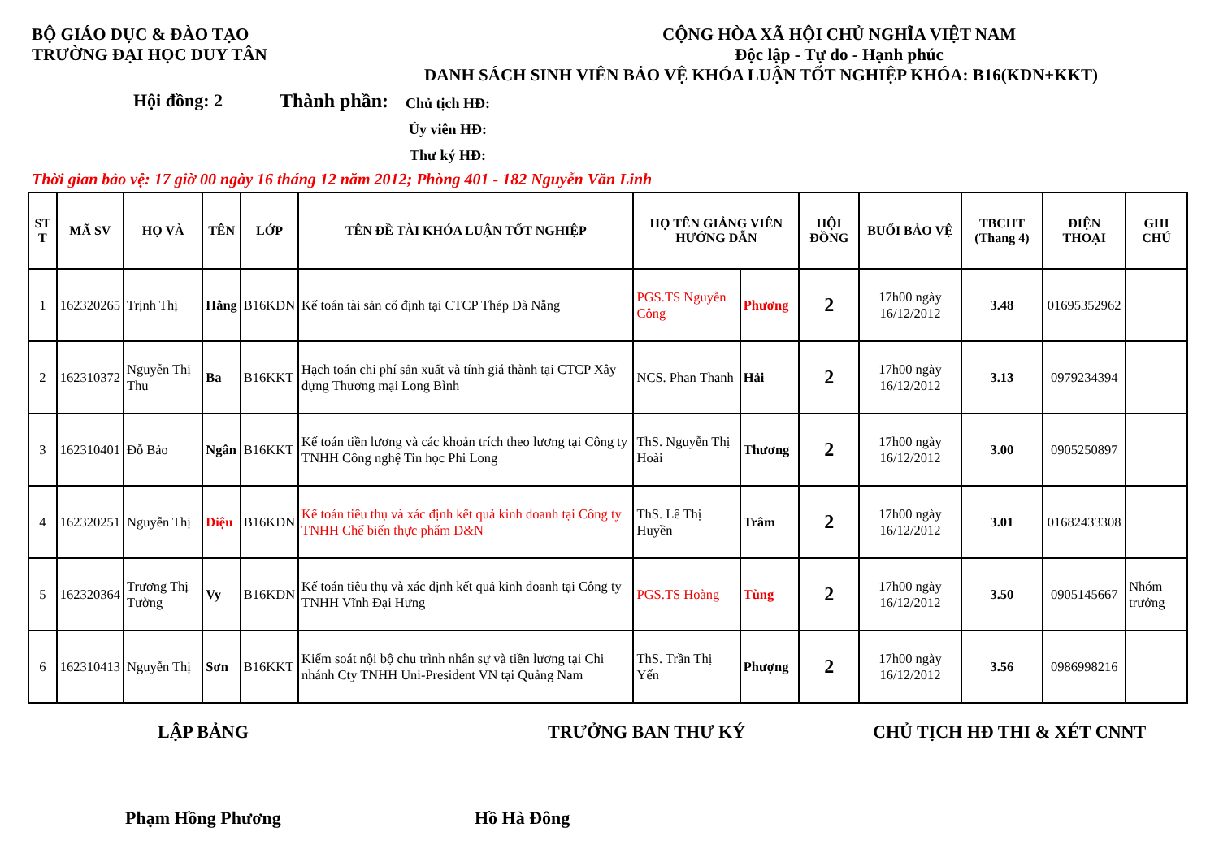BỘ GIÁO DỤC & ĐÀO TẠO
TRƯỜNG ĐẠI HỌC DUY TÂN
CỘNG HÒA XÃ HỘI CHỦ NGHĨA VIỆT NAM
Độc lập - Tự do - Hạnh phúc
DANH SÁCH SINH VIÊN BẢO VỆ KHÓA LUẬN TỐT NGHIỆP KHÓA: B16(KDN+KKT)
Hội đồng: 2 Thành phần:
Chủ tịch HĐ:
Ủy viên HĐ:
Thư ký HĐ:
Thời gian bảo vệ: 17 giờ 00 ngày 16 tháng 12 năm 2012; Phòng 401 - 182 Nguyễn Văn Linh
| ST T | MÃ SV | HỌ VÀ | TÊN | LỚP | TÊN ĐỀ TÀI KHÓA LUẬN TỐT NGHIỆP | HỌ TÊN GIẢNG VIÊN HƯỚNG DẪN | | HỘI ĐỒNG | BUỔI BẢO VỆ | TBCHT (Thang 4) | ĐIỆN THOẠI | GHI CHÚ |
| --- | --- | --- | --- | --- | --- | --- | --- | --- | --- | --- | --- | --- |
| 1 | 162320265 | Trịnh Thị | Hằng | B16KDN | Kế toán tài sản cố định tại CTCP Thép Đà Nẵng | PGS.TS Nguyễn Công | Phương | 2 | 17h00 ngày 16/12/2012 | 3.48 | 01695352962 | |
| 2 | 162310372 | Nguyễn Thị Thu | Ba | B16KKT | Hạch toán chi phí sản xuất và tính giá thành tại CTCP Xây dựng Thương mại Long Bình | NCS. Phan Thanh | Hải | 2 | 17h00 ngày 16/12/2012 | 3.13 | 0979234394 | |
| 3 | 162310401 | Đỗ Bảo | Ngân | B16KKT | Kế toán tiền lương và các khoản trích theo lương tại Công ty TNHH Công nghệ Tin học Phi Long | ThS. Nguyễn Thị Hoài | Thương | 2 | 17h00 ngày 16/12/2012 | 3.00 | 0905250897 | |
| 4 | 162320251 | Nguyễn Thị | Diệu | B16KDN | Kế toán tiêu thụ và xác định kết quả kinh doanh tại Công ty TNHH Chế biến thực phẩm D&N | ThS. Lê Thị Huyền | Trâm | 2 | 17h00 ngày 16/12/2012 | 3.01 | 01682433308 | |
| 5 | 162320364 | Trương Thị Tường | Vy | B16KDN | Kế toán tiêu thụ và xác định kết quả kinh doanh tại Công ty TNHH Vĩnh Đại Hưng | PGS.TS Hoàng | Tùng | 2 | 17h00 ngày 16/12/2012 | 3.50 | 0905145667 | Nhóm trưởng |
| 6 | 162310413 | Nguyễn Thị | Sơn | B16KKT | Kiểm soát nội bộ chu trình nhân sự và tiền lương tại Chi nhánh Cty TNHH Uni-President VN tại Quảng Nam | ThS. Trần Thị Yến | Phượng | 2 | 17h00 ngày 16/12/2012 | 3.56 | 0986998216 | |
LẬP BẢNG TRƯỞNG BAN THƯ KÝ CHỦ TỊCH HĐ THI & XÉT CNNT
Phạm Hồng Phương Hồ Hà Đông